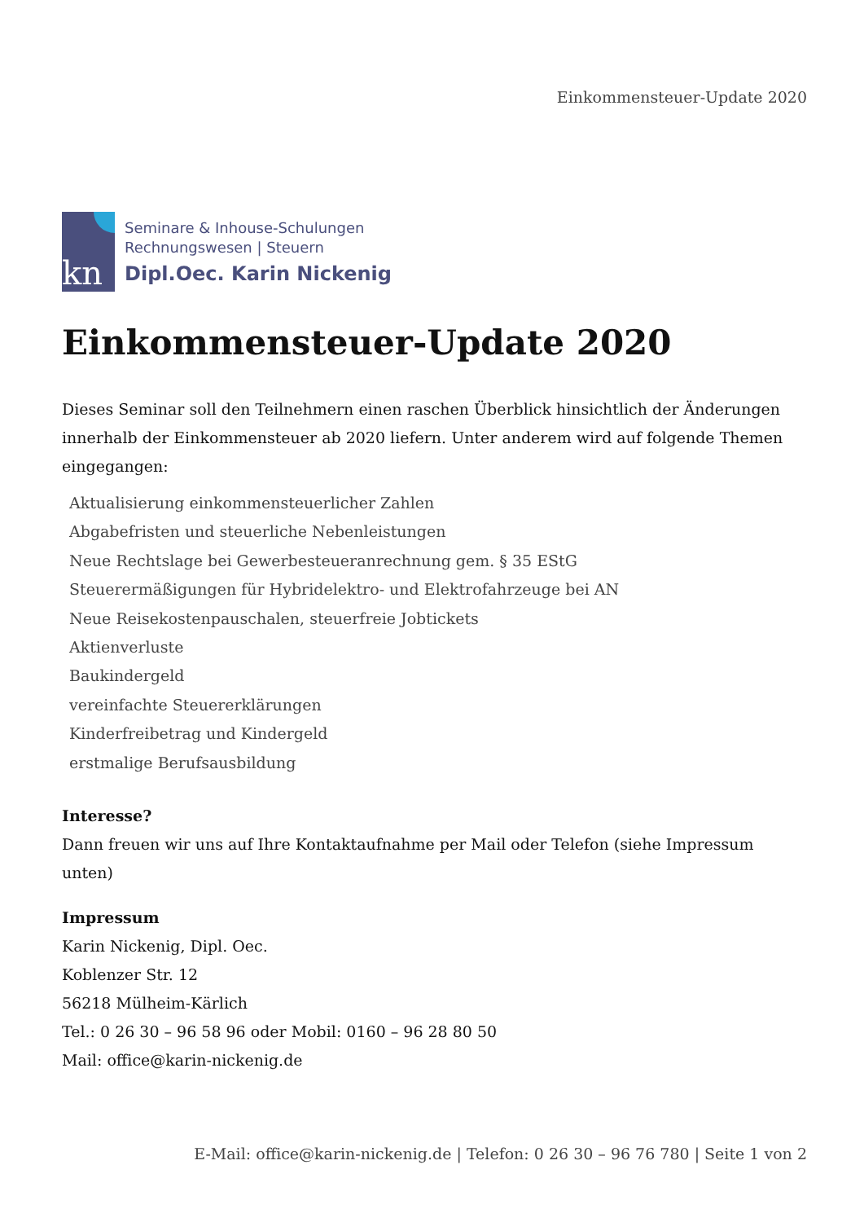Einkommensteuer-Update 2020
kn
Seminare & Inhouse-Schulungen
Rechnungswesen | Steuern
Dipl.Oec. Karin Nickenig
Einkommensteuer-Update 2020
Dieses Seminar soll den Teilnehmern einen raschen Überblick hinsichtlich der Änderungen innerhalb der Einkommensteuer ab 2020 liefern. Unter anderem wird auf folgende Themen eingegangen:
Aktualisierung einkommensteuerlicher Zahlen
Abgabefristen und steuerliche Nebenleistungen
Neue Rechtslage bei Gewerbesteueranrechnung gem. § 35 EStG
Steuerermäßigungen für Hybridelektro- und Elektrofahrzeuge bei AN
Neue Reisekostenpauschalen, steuerfreie Jobtickets
Aktienverluste
Baukindergeld
vereinfachte Steuererklärungen
Kinderfreibetrag und Kindergeld
erstmalige Berufsausbildung
Interesse?
Dann freuen wir uns auf Ihre Kontaktaufnahme per Mail oder Telefon (siehe Impressum unten)
Impressum
Karin Nickenig, Dipl. Oec.
Koblenzer Str. 12
56218 Mülheim-Kärlich
Tel.: 0 26 30 – 96 58 96 oder Mobil: 0160 – 96 28 80 50
Mail: office@karin-nickenig.de
E-Mail: office@karin-nickenig.de | Telefon: 0 26 30 – 96 76 780 | Seite 1 von 2